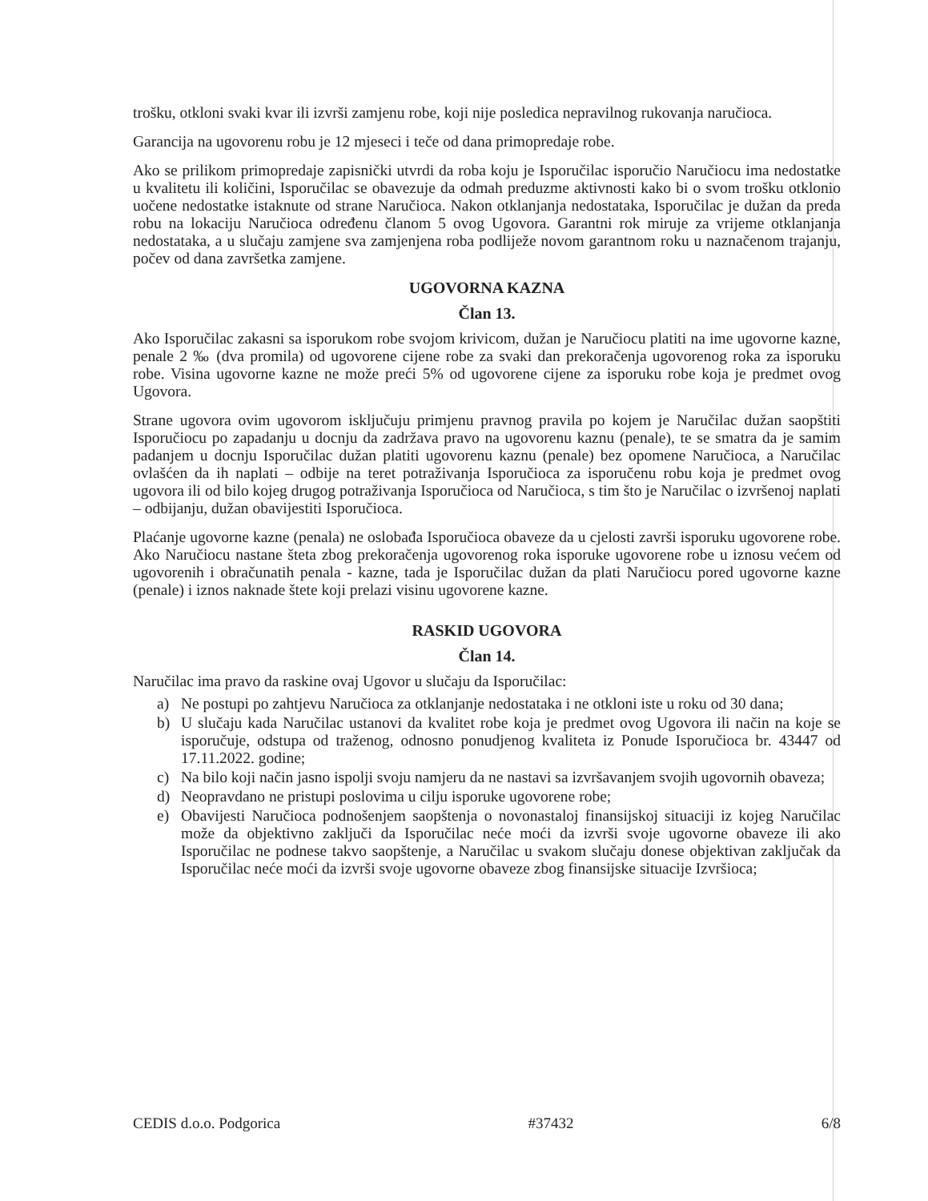trošku, otkloni svaki kvar ili izvrši zamjenu robe, koji nije posledica nepravilnog rukovanja naručioca.
Garancija na ugovorenu robu je 12 mjeseci i teče od dana primopredaje robe.
Ako se prilikom primopredaje zapisnički utvrdi da roba koju je Isporučilac isporučio Naručiocu ima nedostatke u kvalitetu ili količini, Isporučilac se obavezuje da odmah preduzme aktivnosti kako bi o svom trošku otklonio uočene nedostatke istaknute od strane Naručioca. Nakon otklanjanja nedostataka, Isporučilac je dužan da preda robu na lokaciju Naručioca određenu članom 5 ovog Ugovora. Garantni rok miruje za vrijeme otklanjanja nedostataka, a u slučaju zamjene sva zamjenjena roba podliježe novom garantnom roku u naznačenom trajanju, počev od dana završetka zamjene.
UGOVORNA KAZNA
Član 13.
Ako Isporučilac zakasni sa isporukom robe svojom krivicom, dužan je Naručiocu platiti na ime ugovorne kazne, penale 2 ‰ (dva promila) od ugovorene cijene robe za svaki dan prekoračenja ugovorenog roka za isporuku robe. Visina ugovorne kazne ne može preći 5% od ugovorene cijene za isporuku robe koja je predmet ovog Ugovora.
Strane ugovora ovim ugovorom isključuju primjenu pravnog pravila po kojem je Naručilac dužan saopštiti Isporučiocu po zapadanju u docnju da zadržava pravo na ugovorenu kaznu (penale), te se smatra da je samim padanjem u docnju Isporučilac dužan platiti ugovorenu kaznu (penale) bez opomene Naručioca, a Naručilac ovlašćen da ih naplati – odbije na teret potraživanja Isporučioca za isporučenu robu koja je predmet ovog ugovora ili od bilo kojeg drugog potraživanja Isporučioca od Naručioca, s tim što je Naručilac o izvršenoj naplati – odbijanju, dužan obavijestiti Isporučioca.
Plaćanje ugovorne kazne (penala) ne oslobađa Isporučioca obaveze da u cjelosti završi isporuku ugovorene robe. Ako Naručiocu nastane šteta zbog prekoračenja ugovorenog roka isporuke ugovorene robe u iznosu većem od ugovorenih i obračunatih penala - kazne, tada je Isporučilac dužan da plati Naručiocu pored ugovorne kazne (penale) i iznos naknade štete koji prelazi visinu ugovorene kazne.
RASKID UGOVORA
Član 14.
Naručilac ima pravo da raskine ovaj Ugovor u slučaju da Isporučilac:
a) Ne postupi po zahtjevu Naručioca za otklanjanje nedostataka i ne otkloni iste u roku od 30 dana;
b) U slučaju kada Naručilac ustanovi da kvalitet robe koja je predmet ovog Ugovora ili način na koje se isporučuje, odstupa od traženog, odnosno ponudjenog kvaliteta iz Ponude Isporučioca br. 43447 od 17.11.2022. godine;
c) Na bilo koji način jasno ispolji svoju namjeru da ne nastavi sa izvršavanjem svojih ugovornih obaveza;
d) Neopravdano ne pristupi poslovima u cilju isporuke ugovorene robe;
e) Obavijesti Naručioca podnošenjem saopštenja o novonastaloj finansijskoj situaciji iz kojeg Naručilac može da objektivno zaključi da Isporučilac neće moći da izvrši svoje ugovorne obaveze ili ako Isporučilac ne podnese takvo saopštenje, a Naručilac u svakom slučaju donese objektivan zaključak da Isporučilac neće moći da izvrši svoje ugovorne obaveze zbog finansijske situacije Izvršioca;
CEDIS d.o.o. Podgorica #37432 6/8